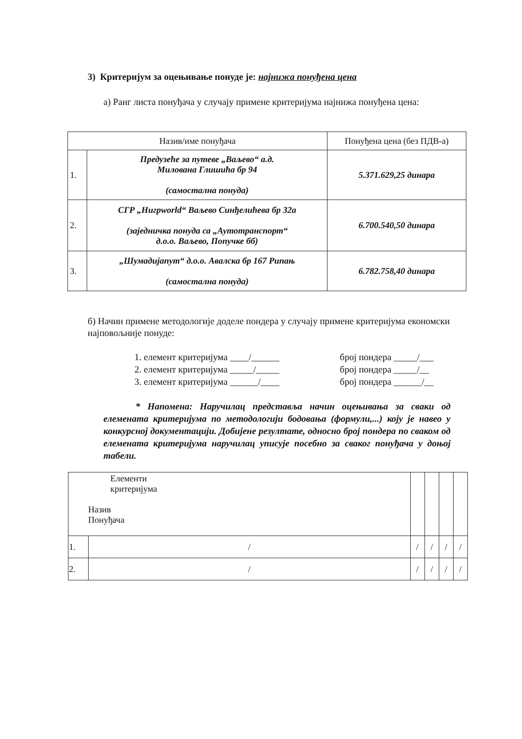3) Критеријум за оцењивање понуде је: најнижа понуђена цена
а) Ранг листа понуђача у случају примене критеријума најнижа понуђена цена:
| Назив/име понуђача | | Понуђена цена (без ПДВ-а) |
| --- | --- | --- |
| 1. | Предузеће за путеве „Ваљево“ а.д. Милована Глишића бр 94 (самостална понуда) | 5.371.629,25 динара |
| 2. | СГР „Нигрworld“ Ваљево Синђелићева бр 32а (заједничка понуда са „Аутотранспорт“ д.о.о. Ваљево, Попучке бб) | 6.700.540,50 динара |
| 3. | „Шумадијапут“ д.о.о. Авалска бр 167 Рипањ (самостална понуда) | 6.782.758,40 динара |
б) Начин примене методологије доделе пондера у случају примене критеријума економски најповољније понуде:
1. елемент критеријума ____/______
2. елемент критеријума _____/_____
3. елемент критеријума ______/____
број пондера _____/___
број пондера _____/__
број пондера ______/__
* Напомена: Наручилац представља начин оцењивања за сваки од елемената критеријума по методологији бодовања (формули,...) коју је навео у конкурсној документацији. Добијене резултате, односно број пондера по сваком од елемената критеријума наручилац уписује посебно за сваког понуђача у доњој табели.
| Елементи критеријума Назив Понуђача | | | | | |
| 1. | / | / | / | / | / |
| 2. | / | / | / | / | / |